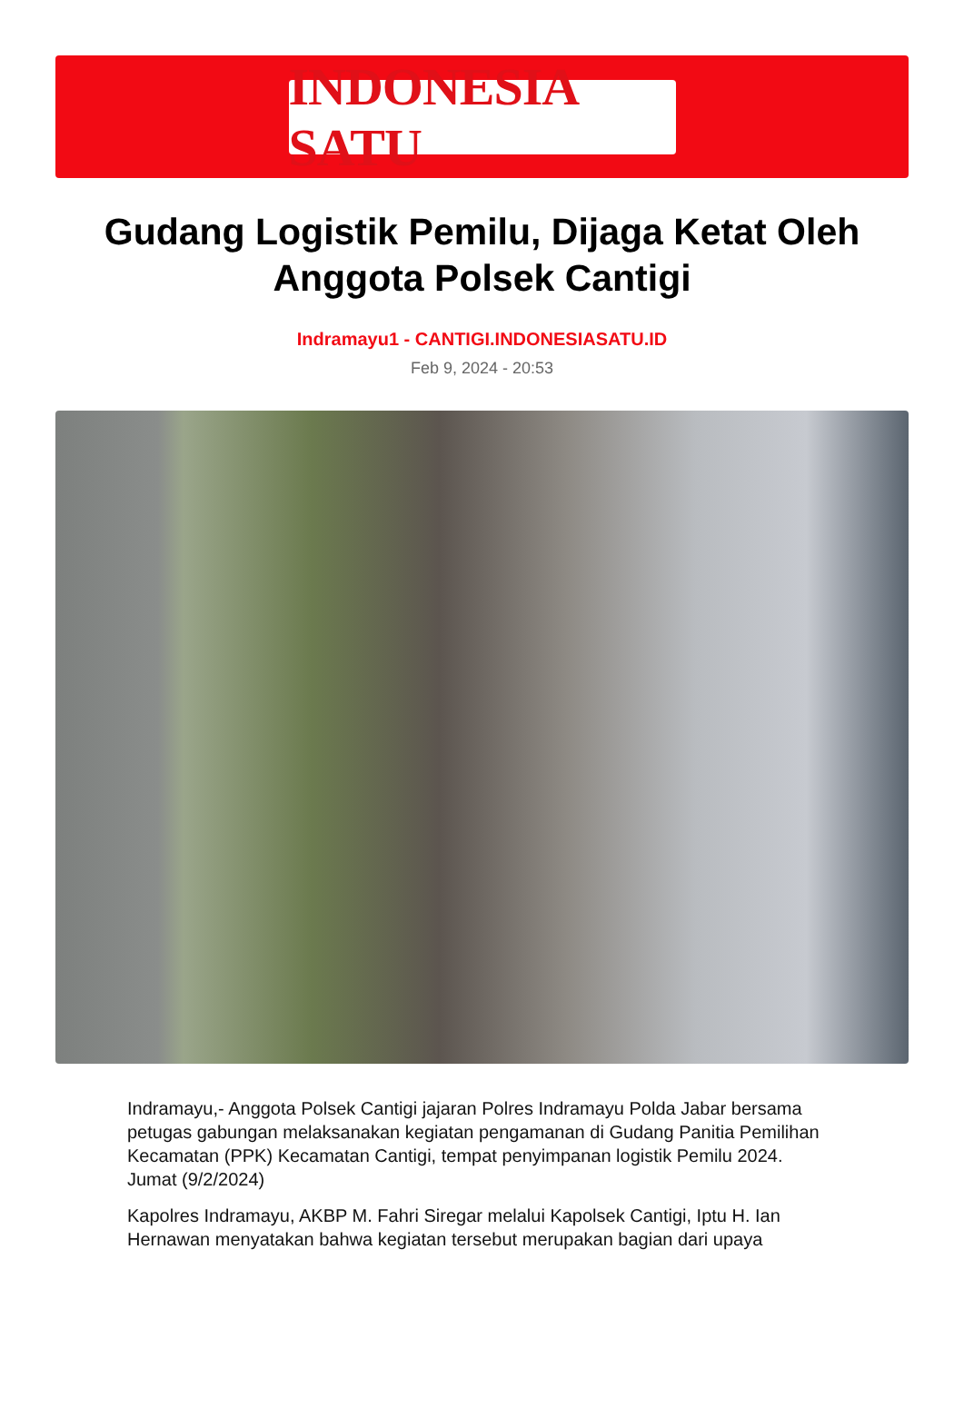INDONESIA SATU
Gudang Logistik Pemilu, Dijaga Ketat Oleh Anggota Polsek Cantigi
Indramayu1 - CANTIGI.INDONESIASATU.ID
Feb 9, 2024 - 20:53
Indramayu,- Anggota Polsek Cantigi jajaran Polres Indramayu Polda Jabar bersama petugas gabungan melaksanakan kegiatan pengamanan di Gudang Panitia Pemilihan Kecamatan (PPK) Kecamatan Cantigi, tempat penyimpanan logistik Pemilu 2024. Jumat (9/2/2024)
Kapolres Indramayu, AKBP M. Fahri Siregar melalui Kapolsek Cantigi, Iptu H. Ian Hernawan menyatakan bahwa kegiatan tersebut merupakan bagian dari upaya